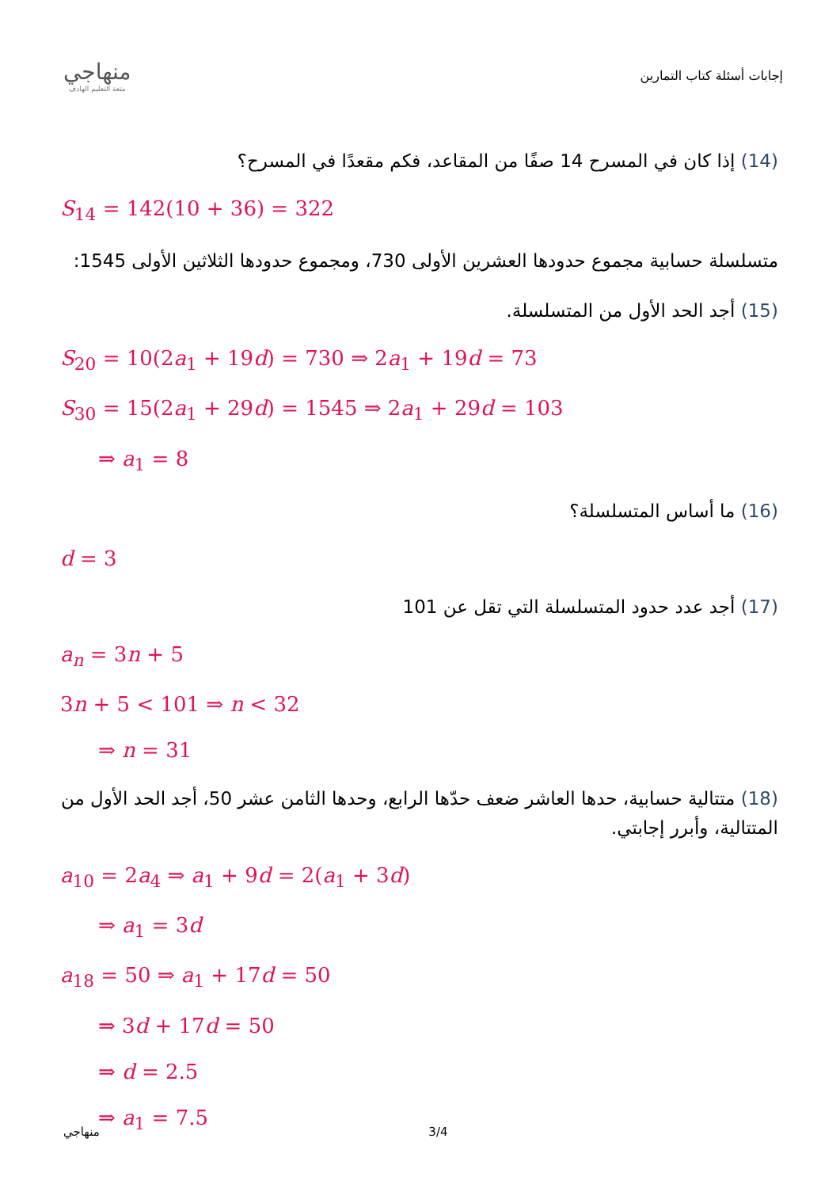منهاجي
متعة التعليم الهادف
إجابات أسئلة كتاب التمارين
(14) إذا كان في المسرح 14 صفًا من المقاعد، فكم مقعدًا في المسرح؟
S<sub>14</sub> = 142(10 + 36) = 322
متسلسلة حسابية مجموع حدودها العشرين الأولى 730، ومجموع حدودها الثلاثين الأولى 1545:
(15) أجد الحد الأول من المتسلسلة.
S<sub>20</sub> = 10(2a<sub>1</sub> + 19d) = 730 ⇒ 2a<sub>1</sub> + 19d = 73
S<sub>30</sub> = 15(2a<sub>1</sub> + 29d) = 1545 ⇒ 2a<sub>1</sub> + 29d = 103
⇒ a<sub>1</sub> = 8
(16) ما أساس المتسلسلة؟
d = 3
(17) أجد عدد حدود المتسلسلة التي تقل عن 101
a<sub>n</sub> = 3n + 5
3n + 5 < 101 ⇒ n < 32
⇒ n = 31
(18) متتالية حسابية، حدها العاشر ضعف حدّها الرابع، وحدها الثامن عشر 50، أجد الحد الأول من المتتالية، وأبرر إجابتي.
a<sub>10</sub> = 2a<sub>4</sub> ⇒ a<sub>1</sub> + 9d = 2(a<sub>1</sub> + 3d)
⇒ a<sub>1</sub> = 3d
a<sub>18</sub> = 50 ⇒ a<sub>1</sub> + 17d = 50
⇒ 3d + 17d = 50
⇒ d = 2.5
⇒ a<sub>1</sub> = 7.5
منهاجي 3/4